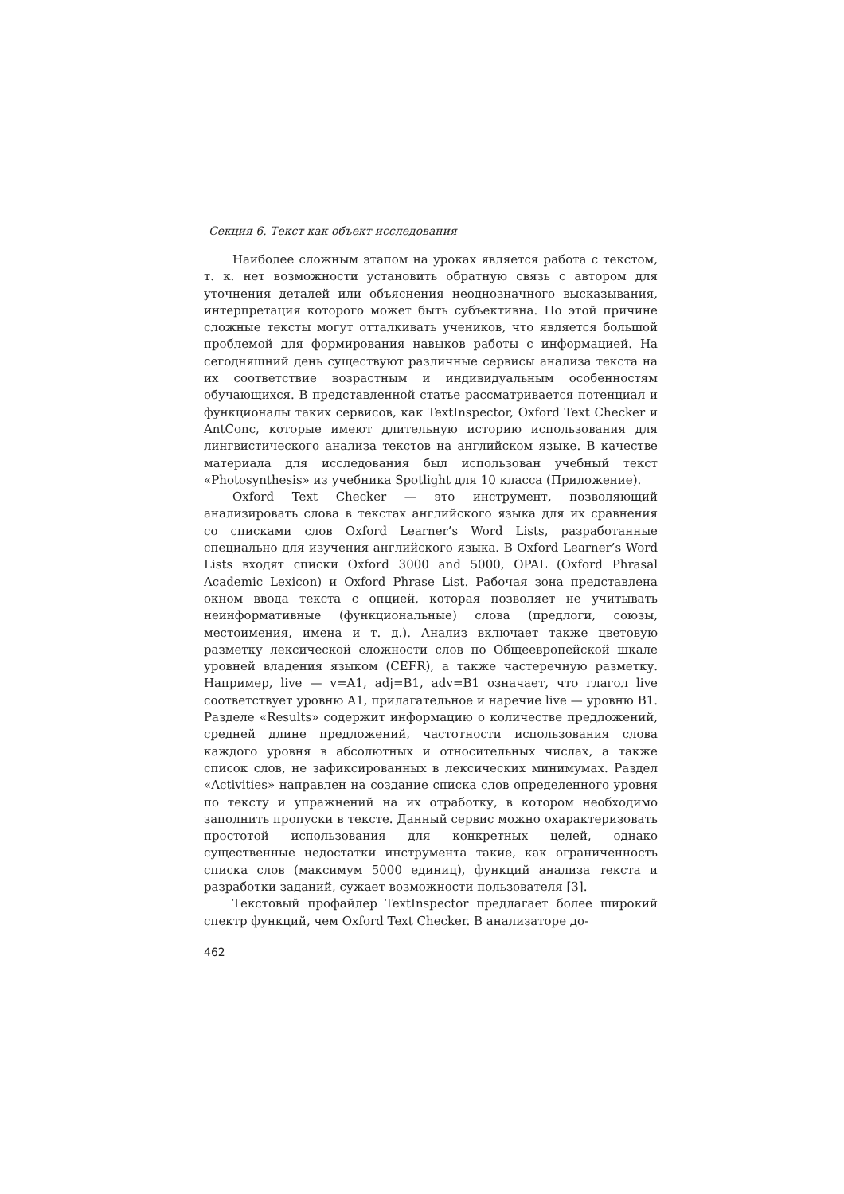Секция 6. Текст как объект исследования
Наиболее сложным этапом на уроках является работа с текстом, т. к. нет возможности установить обратную связь с автором для уточнения деталей или объяснения неоднозначного высказывания, интерпретация которого может быть субъективна. По этой причине сложные тексты могут отталкивать учеников, что является большой проблемой для формирования навыков работы с информацией. На сегодняшний день существуют различные сервисы анализа текста на их соответствие возрастным и индивидуальным особенностям обучающихся. В представленной статье рассматривается потенциал и функционалы таких сервисов, как TextInspector, Oxford Text Checker и AntConc, которые имеют длительную историю использования для лингвистического анализа текстов на английском языке. В качестве материала для исследования был использован учебный текст «Photosynthesis» из учебника Spotlight для 10 класса (Приложение).
Oxford Text Checker — это инструмент, позволяющий анализировать слова в текстах английского языка для их сравнения со списками слов Oxford Learner’s Word Lists, разработанные специально для изучения английского языка. В Oxford Learner’s Word Lists входят списки Oxford 3000 and 5000, OPAL (Oxford Phrasal Academic Lexicon) и Oxford Phrase List. Рабочая зона представлена окном ввода текста с опцией, которая позволяет не учитывать неинформативные (функциональные) слова (предлоги, союзы, местоимения, имена и т. д.). Анализ включает также цветовую разметку лексической сложности слов по Общеевропейской шкале уровней владения языком (CEFR), а также частеречную разметку. Например, live — v=A1, adj=B1, adv=B1 означает, что глагол live соответствует уровню A1, прилагательное и наречие live — уровню B1. Разделе «Results» содержит информацию о количестве предложений, средней длине предложений, частотности использования слова каждого уровня в абсолютных и относительных числах, а также список слов, не зафиксированных в лексических минимумах. Раздел «Activities» направлен на создание списка слов определенного уровня по тексту и упражнений на их отработку, в котором необходимо заполнить пропуски в тексте. Данный сервис можно охарактеризовать простотой использования для конкретных целей, однако существенные недостатки инструмента такие, как ограниченность списка слов (максимум 5000 единиц), функций анализа текста и разработки заданий, сужает возможности пользователя [3].
Текстовый профайлер TextInspector предлагает более широкий спектр функций, чем Oxford Text Checker. В анализаторе до-
462